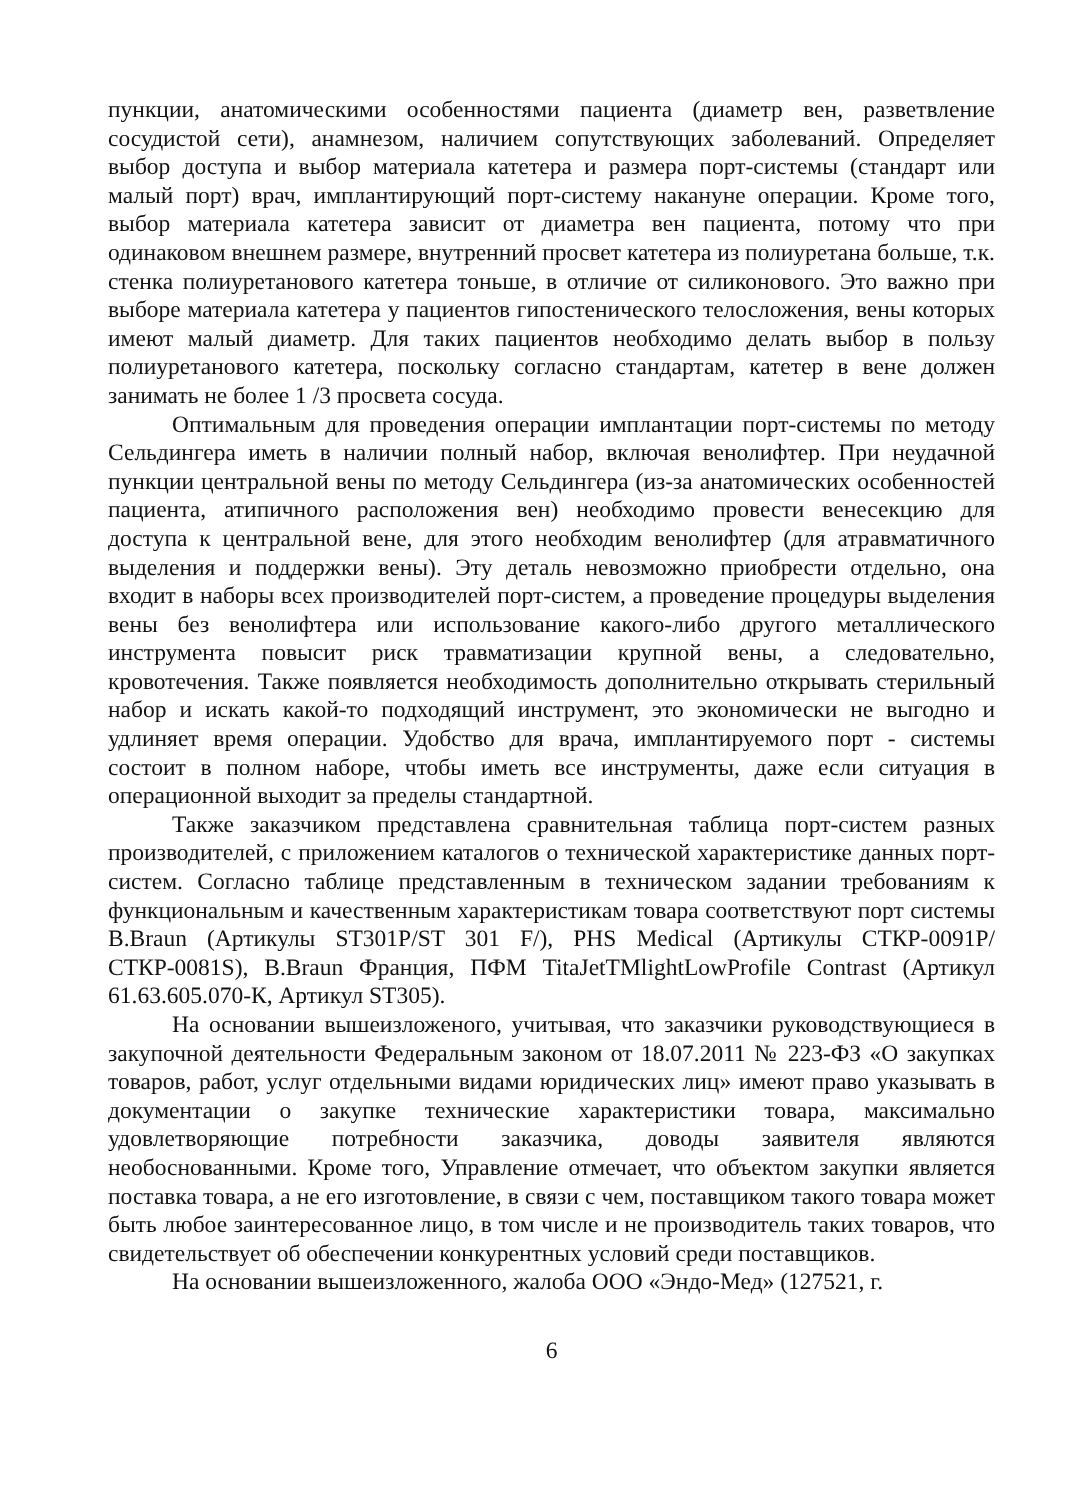пункции, анатомическими особенностями пациента (диаметр вен, разветвление сосудистой сети), анамнезом, наличием сопутствующих заболеваний. Определяет выбор доступа и выбор материала катетера и размера порт-системы (стандарт или малый порт) врач, имплантирующий порт-систему накануне операции. Кроме того, выбор материала катетера зависит от диаметра вен пациента, потому что при одинаковом внешнем размере, внутренний просвет катетера из полиуретана больше, т.к. стенка полиуретанового катетера тоньше, в отличие от силиконового. Это важно при выборе материала катетера у пациентов гипостенического телосложения, вены которых имеют малый диаметр. Для таких пациентов необходимо делать выбор в пользу полиуретанового катетера, поскольку согласно стандартам, катетер в вене должен занимать не более 1 /3 просвета сосуда.
Оптимальным для проведения операции имплантации порт-системы по методу Сельдингера иметь в наличии полный набор, включая венолифтер. При неудачной пункции центральной вены по методу Сельдингера (из-за анатомических особенностей пациента, атипичного расположения вен) необходимо провести венесекцию для доступа к центральной вене, для этого необходим венолифтер (для атравматичного выделения и поддержки вены). Эту деталь невозможно приобрести отдельно, она входит в наборы всех производителей порт-систем, а проведение процедуры выделения вены без венолифтера или использование какого-либо другого металлического инструмента повысит риск травматизации крупной вены, а следовательно, кровотечения. Также появляется необходимость дополнительно открывать стерильный набор и искать какой-то подходящий инструмент, это экономически не выгодно и удлиняет время операции. Удобство для врача, имплантируемого порт - системы состоит в полном наборе, чтобы иметь все инструменты, даже если ситуация в операционной выходит за пределы стандартной.
Также заказчиком представлена сравнительная таблица порт-систем разных производителей, с приложением каталогов о технической характеристике данных порт-систем. Согласно таблице представленным в техническом задании требованиям к функциональным и качественным характеристикам товара соответствуют порт системы B.Braun (Артикулы ST301P/ST 301 F/), PHS Medical (Артикулы СТКР-0091Р/СТКР-0081S), B.Braun Франция, ПФМ TitaJetTMlightLowProfile Contrast (Артикул 61.63.605.070-К, Артикул ST305).
На основании вышеизложеного, учитывая, что заказчики руководствующиеся в закупочной деятельности Федеральным законом от 18.07.2011 № 223-ФЗ «О закупках товаров, работ, услуг отдельными видами юридических лиц» имеют право указывать в документации о закупке технические характеристики товара, максимально удовлетворяющие потребности заказчика, доводы заявителя являются необоснованными. Кроме того, Управление отмечает, что объектом закупки является поставка товара, а не его изготовление, в связи с чем, поставщиком такого товара может быть любое заинтересованное лицо, в том числе и не производитель таких товаров, что свидетельствует об обеспечении конкурентных условий среди поставщиков.
На основании вышеизложенного, жалоба ООО «Эндо-Мед» (127521, г.
6